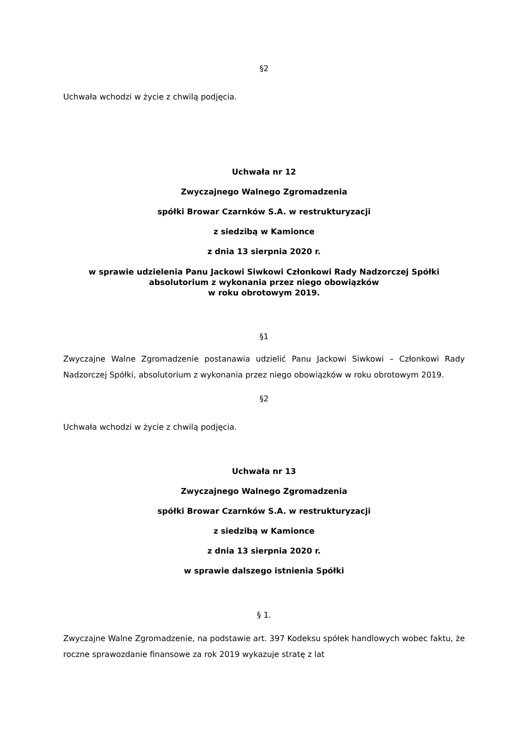§2
Uchwała wchodzi w życie z chwilą podjęcia.
Uchwała nr 12
Zwyczajnego Walnego Zgromadzenia
spółki Browar Czarnków S.A. w restrukturyzacji
z siedzibą w Kamionce
z dnia 13 sierpnia 2020 r.
w sprawie udzielenia Panu Jackowi Siwkowi Członkowi Rady Nadzorczej Spółki
absolutorium z wykonania przez niego obowiązków
w roku obrotowym 2019.
§1
Zwyczajne Walne Zgromadzenie postanawia udzielić Panu Jackowi Siwkowi – Członkowi Rady Nadzorczej Spółki, absolutorium z wykonania przez niego obowiązków w roku obrotowym 2019.
§2
Uchwała wchodzi w życie z chwilą podjęcia.
Uchwała nr 13
Zwyczajnego Walnego Zgromadzenia
spółki Browar Czarnków S.A. w restrukturyzacji
z siedzibą w Kamionce
z dnia 13 sierpnia 2020 r.
w sprawie dalszego istnienia Spółki
§ 1.
Zwyczajne Walne Zgromadzenie, na podstawie art. 397 Kodeksu spółek handlowych wobec faktu, że roczne sprawozdanie finansowe za rok 2019 wykazuje stratę z lat